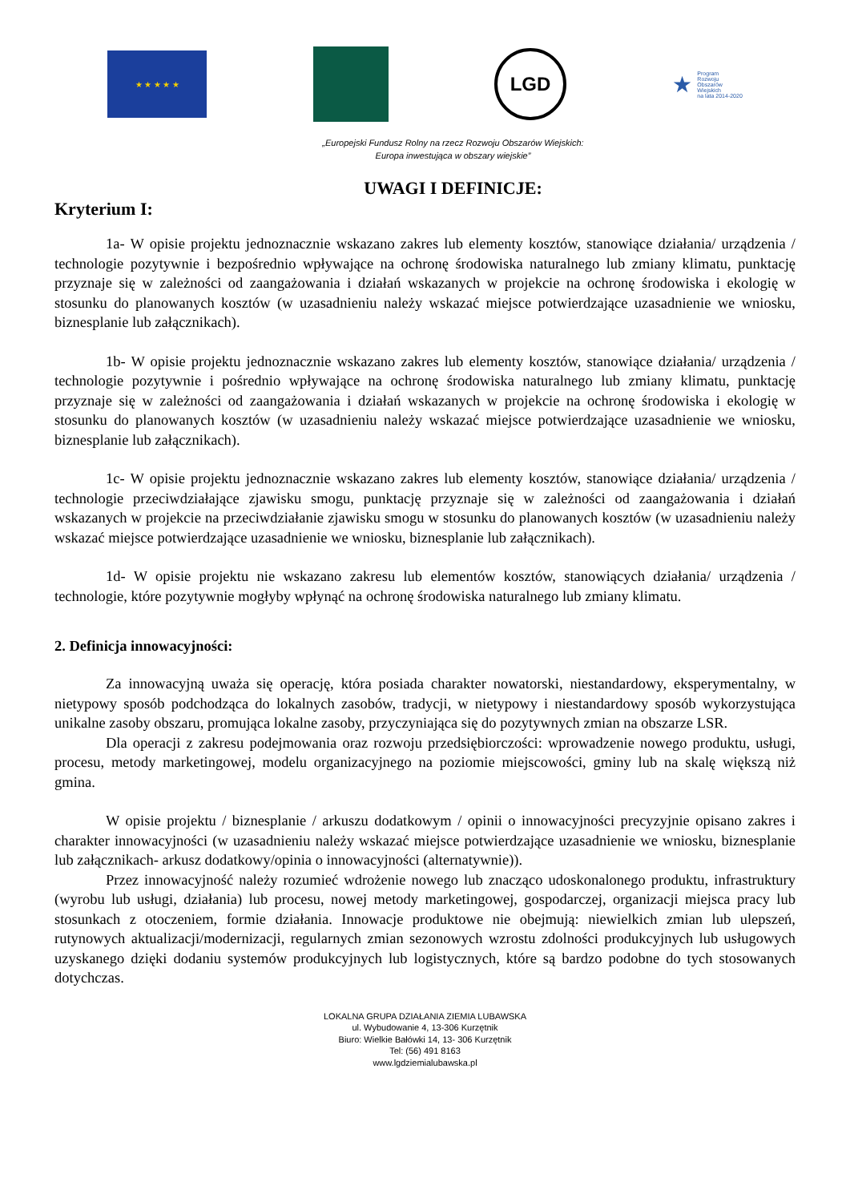★ ★ ★ ★ ★
LGD
★ Program
Rozwoju
Obszarów
Wiejskich
na lata 2014-2020
„Europejski Fundusz Rolny na rzecz Rozwoju Obszarów Wiejskich:
Europa inwestująca w obszary wiejskie”
UWAGI I DEFINICJE:
Kryterium I:
1a- W opisie projektu jednoznacznie wskazano zakres lub elementy kosztów, stanowiące działania/ urządzenia / technologie pozytywnie i bezpośrednio wpływające na ochronę środowiska naturalnego lub zmiany klimatu, punktację przyznaje się w zależności od zaangażowania i działań wskazanych w projekcie na ochronę środowiska i ekologię w stosunku do planowanych kosztów (w uzasadnieniu należy wskazać miejsce potwierdzające uzasadnienie we wniosku, biznesplanie lub załącznikach).
1b- W opisie projektu jednoznacznie wskazano zakres lub elementy kosztów, stanowiące działania/ urządzenia / technologie pozytywnie i pośrednio wpływające na ochronę środowiska naturalnego lub zmiany klimatu, punktację przyznaje się w zależności od zaangażowania i działań wskazanych w projekcie na ochronę środowiska i ekologię w stosunku do planowanych kosztów (w uzasadnieniu należy wskazać miejsce potwierdzające uzasadnienie we wniosku, biznesplanie lub załącznikach).
1c- W opisie projektu jednoznacznie wskazano zakres lub elementy kosztów, stanowiące działania/ urządzenia / technologie przeciwdziałające zjawisku smogu, punktację przyznaje się w zależności od zaangażowania i działań wskazanych w projekcie na przeciwdziałanie zjawisku smogu w stosunku do planowanych kosztów (w uzasadnieniu należy wskazać miejsce potwierdzające uzasadnienie we wniosku, biznesplanie lub załącznikach).
1d- W opisie projektu nie wskazano zakresu lub elementów kosztów, stanowiących działania/ urządzenia / technologie, które pozytywnie mogłyby wpłynąć na ochronę środowiska naturalnego lub zmiany klimatu.
2. Definicja innowacyjności:
Za innowacyjną uważa się operację, która posiada charakter nowatorski, niestandardowy, eksperymentalny, w nietypowy sposób podchodząca do lokalnych zasobów, tradycji, w nietypowy i niestandardowy sposób wykorzystująca unikalne zasoby obszaru, promująca lokalne zasoby, przyczyniająca się do pozytywnych zmian na obszarze LSR.
Dla operacji z zakresu podejmowania oraz rozwoju przedsiębiorczości: wprowadzenie nowego produktu, usługi, procesu, metody marketingowej, modelu organizacyjnego na poziomie miejscowości, gminy lub na skalę większą niż gmina.
W opisie projektu / biznesplanie / arkuszu dodatkowym / opinii o innowacyjności precyzyjnie opisano zakres i charakter innowacyjności (w uzasadnieniu należy wskazać miejsce potwierdzające uzasadnienie we wniosku, biznesplanie lub załącznikach- arkusz dodatkowy/opinia o innowacyjności (alternatywnie)).
Przez innowacyjność należy rozumieć wdrożenie nowego lub znacząco udoskonalonego produktu, infrastruktury (wyrobu lub usługi, działania) lub procesu, nowej metody marketingowej, gospodarczej, organizacji miejsca pracy lub stosunkach z otoczeniem, formie działania. Innowacje produktowe nie obejmują: niewielkich zmian lub ulepszeń, rutynowych aktualizacji/modernizacji, regularnych zmian sezonowych wzrostu zdolności produkcyjnych lub usługowych uzyskanego dzięki dodaniu systemów produkcyjnych lub logistycznych, które są bardzo podobne do tych stosowanych dotychczas.
LOKALNA GRUPA DZIAŁANIA ZIEMIA LUBAWSKA
ul. Wybudowanie 4, 13-306 Kurzętnik
Biuro: Wielkie Bałówki 14, 13- 306 Kurzętnik
Tel: (56) 491 8163
www.lgdziemialubawska.pl